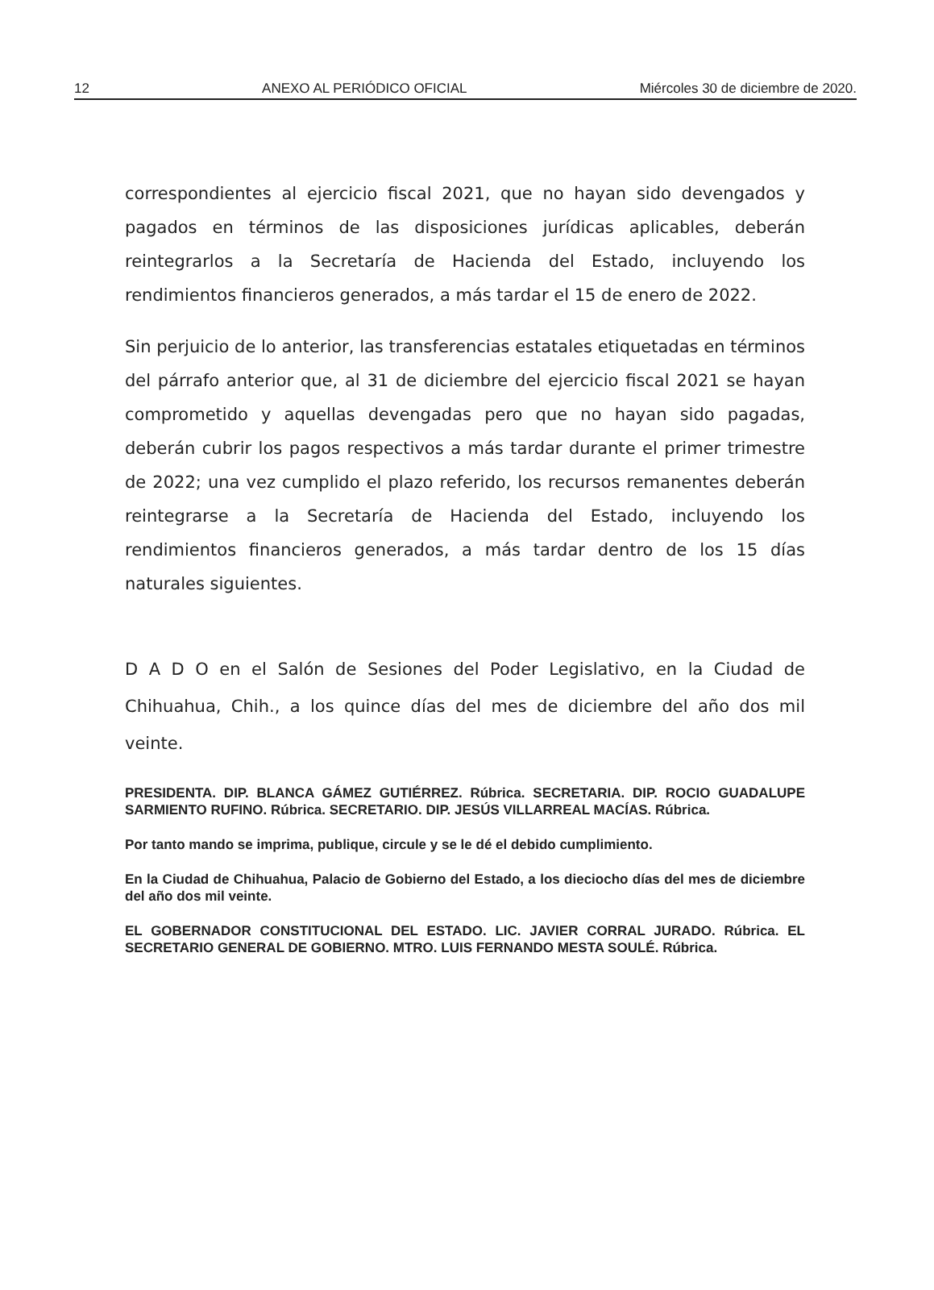12 ANEXO AL PERIÓDICO OFICIAL Miércoles 30 de diciembre de 2020.
correspondientes al ejercicio fiscal 2021, que no hayan sido devengados y pagados en términos de las disposiciones jurídicas aplicables, deberán reintegrarlos a la Secretaría de Hacienda del Estado, incluyendo los rendimientos financieros generados, a más tardar el 15 de enero de 2022.
Sin perjuicio de lo anterior, las transferencias estatales etiquetadas en términos del párrafo anterior que, al 31 de diciembre del ejercicio fiscal 2021 se hayan comprometido y aquellas devengadas pero que no hayan sido pagadas, deberán cubrir los pagos respectivos a más tardar durante el primer trimestre de 2022; una vez cumplido el plazo referido, los recursos remanentes deberán reintegrarse a la Secretaría de Hacienda del Estado, incluyendo los rendimientos financieros generados, a más tardar dentro de los 15 días naturales siguientes.
D A D O en el Salón de Sesiones del Poder Legislativo, en la Ciudad de Chihuahua, Chih., a los quince días del mes de diciembre del año dos mil veinte.
PRESIDENTA. DIP. BLANCA GÁMEZ GUTIÉRREZ. Rúbrica. SECRETARIA. DIP. ROCIO GUADALUPE SARMIENTO RUFINO. Rúbrica. SECRETARIO. DIP. JESÚS VILLARREAL MACÍAS. Rúbrica.
Por tanto mando se imprima, publique, circule y se le dé el debido cumplimiento.
En la Ciudad de Chihuahua, Palacio de Gobierno del Estado, a los dieciocho días del mes de diciembre del año dos mil veinte.
EL GOBERNADOR CONSTITUCIONAL DEL ESTADO. LIC. JAVIER CORRAL JURADO. Rúbrica. EL SECRETARIO GENERAL DE GOBIERNO. MTRO. LUIS FERNANDO MESTA SOULÉ. Rúbrica.